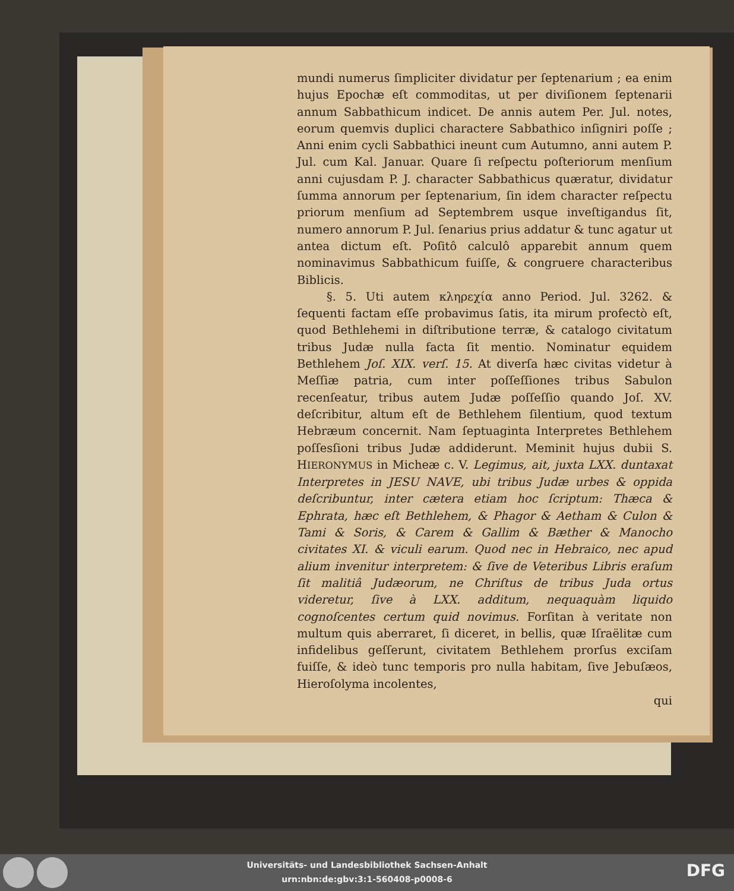mundi numerus ſimpliciter dividatur per ſeptenarium ; ea enim hujus Epochæ eſt commoditas, ut per diviſionem ſeptenarii annum Sabbathicum indicet. De annis autem Per. Jul. notes, eorum quemvis duplici charactere Sabbathico inſigniri poſſe ; Anni enim cycli Sabbathici ineunt cum Autumno, anni autem P. Jul. cum Kal. Januar. Quare ſi reſpectu poſteriorum menſium anni cujusdam P. J. character Sabbathicus quæratur, dividatur ſumma annorum per ſeptenarium, ſin idem character reſpectu priorum menſium ad Septembrem usque inveſtigandus ſit, numero annorum P. Jul. ſenarius prius addatur & tunc agatur ut antea dictum eſt. Poſitô calculô apparebit annum quem nominavimus Sabbathicum fuiſſe, & congruere characteribus Biblicis.
§. 5. Uti autem κληρεχία anno Period. Jul. 3262. & ſequenti factam eſſe probavimus ſatis, ita mirum profectò eſt, quod Bethlehemi in diſtributione terræ, & catalogo civitatum tribus Judæ nulla facta ſit mentio. Nominatur equidem Bethlehem Joſ. XIX. verſ. 15. At diverſa hæc civitas videtur à Meſſiæ patria, cum inter poſſeſſiones tribus Sabulon recenſeatur, tribus autem Judæ poſſeſſio quando Joſ. XV. deſcribitur, altum eſt de Bethlehem ſilentium, quod textum Hebræum concernit. Nam ſeptuaginta Interpretes Bethlehem poſſesſioni tribus Judæ addiderunt. Meminit hujus dubii S. HIERONYMUS in Micheæ c. V. Legimus, ait, juxta LXX. duntaxat Interpretes in JESU NAVE, ubi tribus Judæ urbes & oppida deſcribuntur, inter cætera etiam hoc ſcriptum: Thæca & Ephrata, hæc eſt Bethlehem, & Phagor & Aetham & Culon & Tami & Soris, & Carem & Gallim & Bæther & Manocho civitates XI. & viculi earum. Quod nec in Hebraico, nec apud alium invenitur interpretem: & ſive de Veteribus Libris eraſum ſit malitiâ Judæorum, ne Chriſtus de tribus Juda ortus videretur, ſive à LXX. additum, nequaquàm liquido cognoſcentes certum quid novimus. Forſitan à veritate non multum quis aberraret, ſi diceret, in bellis, quæ Iſraëlitæ cum infidelibus geſſerunt, civitatem Bethlehem prorſus exciſam fuiſſe, & ideò tunc temporis pro nulla habitam, ſive Jebuſæos, Hieroſolyma incolentes,
qui
Universitäts- und Landesbibliothek Sachsen-Anhalt
urn:nbn:de:gbv:3:1-560408-p0008-6
DFG